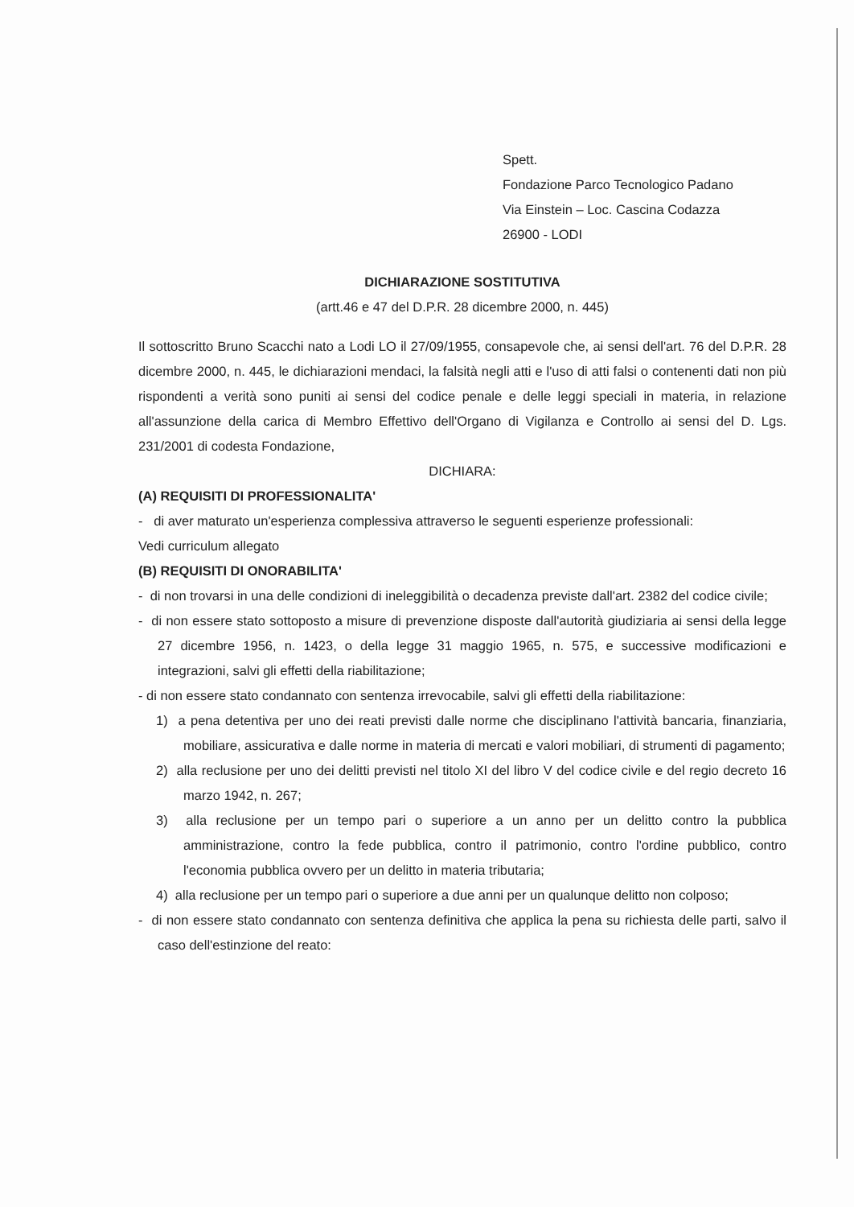Spett.
Fondazione Parco Tecnologico Padano
Via Einstein – Loc. Cascina Codazza
26900 - LODI
DICHIARAZIONE SOSTITUTIVA
(artt.46 e 47 del D.P.R. 28 dicembre 2000, n. 445)
Il sottoscritto Bruno Scacchi nato a Lodi LO il 27/09/1955, consapevole che, ai sensi dell'art. 76 del D.P.R. 28 dicembre 2000, n. 445, le dichiarazioni mendaci, la falsità negli atti e l'uso di atti falsi o contenenti dati non più rispondenti a verità sono puniti ai sensi del codice penale e delle leggi speciali in materia, in relazione all'assunzione della carica di Membro Effettivo dell'Organo di Vigilanza e Controllo ai sensi del D. Lgs. 231/2001 di codesta Fondazione,
DICHIARA:
(A) REQUISITI DI PROFESSIONALITA'
- di aver maturato un'esperienza complessiva attraverso le seguenti esperienze professionali:
Vedi curriculum allegato
(B) REQUISITI DI ONORABILITA'
- di non trovarsi in una delle condizioni di ineleggibilità o decadenza previste dall'art. 2382 del codice civile;
- di non essere stato sottoposto a misure di prevenzione disposte dall'autorità giudiziaria ai sensi della legge 27 dicembre 1956, n. 1423, o della legge 31 maggio 1965, n. 575, e successive modificazioni e integrazioni, salvi gli effetti della riabilitazione;
- di non essere stato condannato con sentenza irrevocabile, salvi gli effetti della riabilitazione:
1) a pena detentiva per uno dei reati previsti dalle norme che disciplinano l'attività bancaria, finanziaria, mobiliare, assicurativa e dalle norme in materia di mercati e valori mobiliari, di strumenti di pagamento;
2) alla reclusione per uno dei delitti previsti nel titolo XI del libro V del codice civile e del regio decreto 16 marzo 1942, n. 267;
3) alla reclusione per un tempo pari o superiore a un anno per un delitto contro la pubblica amministrazione, contro la fede pubblica, contro il patrimonio, contro l'ordine pubblico, contro l'economia pubblica ovvero per un delitto in materia tributaria;
4) alla reclusione per un tempo pari o superiore a due anni per un qualunque delitto non colposo;
- di non essere stato condannato con sentenza definitiva che applica la pena su richiesta delle parti, salvo il caso dell'estinzione del reato: